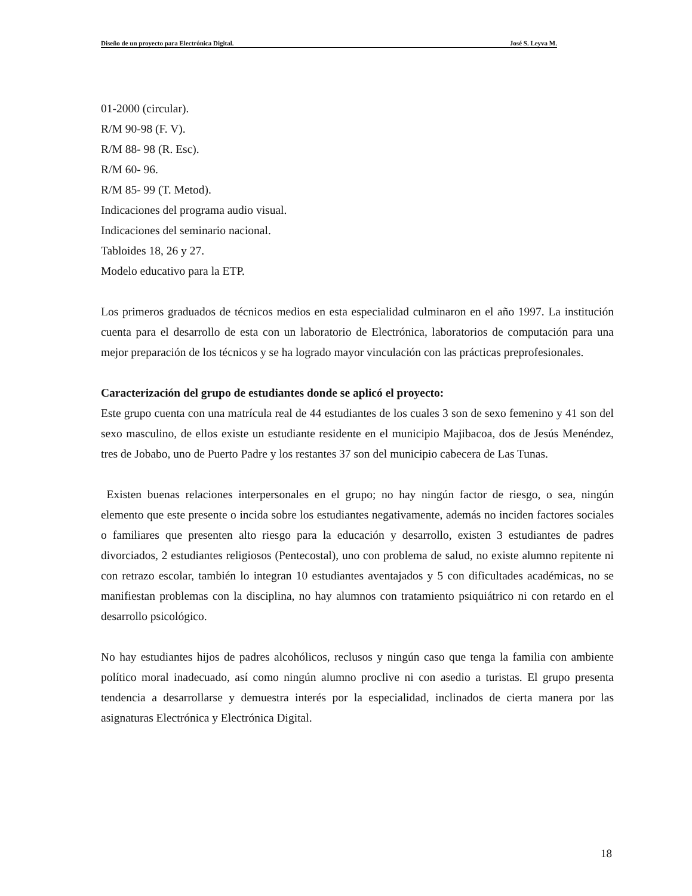Diseño de un proyecto para Electrónica Digital. José S. Leyva M.
01-2000 (circular).
R/M 90-98 (F. V).
R/M 88- 98 (R. Esc).
R/M 60- 96.
R/M 85- 99 (T. Metod).
Indicaciones del programa audio visual.
Indicaciones del seminario nacional.
Tabloides 18, 26 y 27.
Modelo educativo para la ETP.
Los primeros graduados de técnicos medios en esta especialidad culminaron en el año 1997. La institución cuenta para el desarrollo de esta con un laboratorio de Electrónica, laboratorios de computación para una mejor preparación de los técnicos y se ha logrado mayor vinculación con las prácticas preprofesionales.
Caracterización del grupo de estudiantes donde se aplicó el proyecto:
Este grupo cuenta con una matrícula real de 44 estudiantes de los cuales 3 son de sexo femenino y 41 son del sexo masculino, de ellos existe un estudiante residente en el municipio Majibacoa, dos de Jesús Menéndez, tres de Jobabo, uno de Puerto Padre y los restantes 37 son del municipio cabecera de Las Tunas.
Existen buenas relaciones interpersonales en el grupo; no hay ningún factor de riesgo, o sea, ningún elemento que este presente o incida sobre los estudiantes negativamente, además no inciden factores sociales o familiares que presenten alto riesgo para la educación y desarrollo, existen 3 estudiantes de padres divorciados, 2 estudiantes religiosos (Pentecostal), uno con problema de salud, no existe alumno repitente ni con retrazo escolar, también lo integran 10 estudiantes aventajados y 5 con dificultades académicas, no se manifiestan problemas con la disciplina, no hay alumnos con tratamiento psiquiátrico ni con retardo en el desarrollo psicológico.
No hay estudiantes hijos de padres alcohólicos, reclusos y ningún caso que tenga la familia con ambiente político moral inadecuado, así como ningún alumno proclive ni con asedio a turistas. El grupo presenta tendencia a desarrollarse y demuestra interés por la especialidad, inclinados de cierta manera por las asignaturas Electrónica y Electrónica Digital.
18